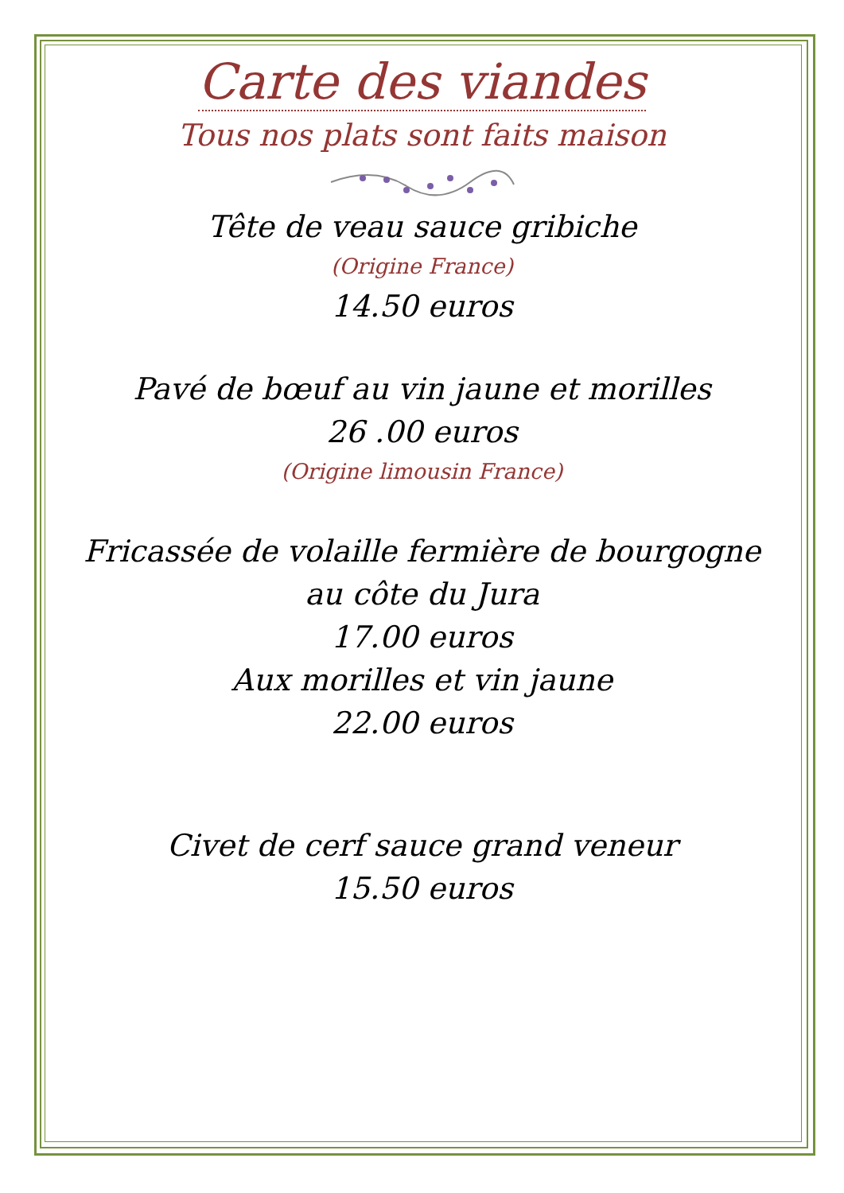Carte des viandes
Tous nos plats sont faits maison
Tête de veau sauce gribiche
(Origine France)
14.50 euros
Pavé de bœuf au vin jaune et morilles
26 .00 euros
(Origine limousin France)
Fricassée de volaille fermière de bourgogne
au côte du Jura
17.00 euros
Aux morilles et vin jaune
22.00 euros
Civet de cerf sauce grand veneur
15.50 euros